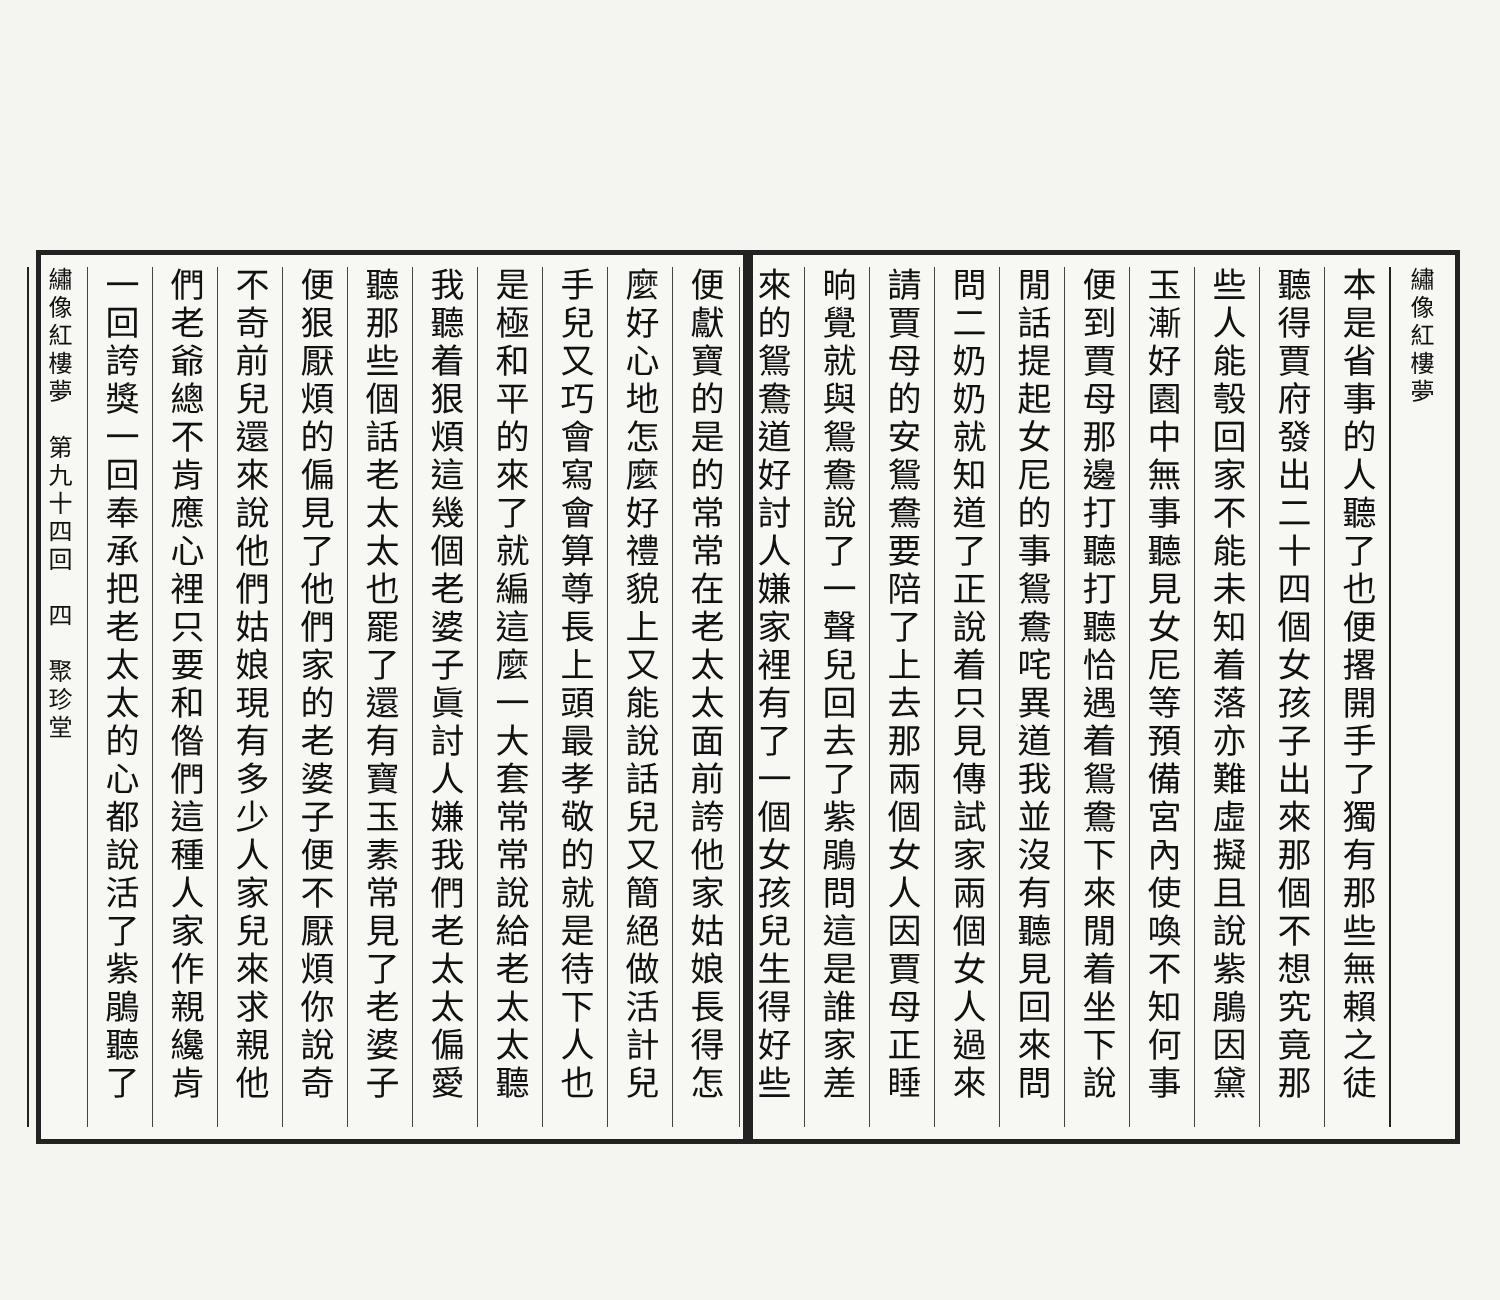繡像紅樓夢
本是省事的人聽了也便撂開手了獨有那些無賴之徒
聽得賈府發出二十四個女孩子出來那個不想究竟那
些人能彀回家不能未知着落亦難虛擬且說紫鵑因黛
玉漸好園中無事聽見女尼等預備宮內使喚不知何事
便到賈母那邊打聽打聽恰遇着鴛鴦下來閒着坐下說
閒話提起女尼的事鴛鴦咤異道我並沒有聽見回來問
問二奶奶就知道了正說着只見傳試家兩個女人過來
請賈母的安鴛鴦要陪了上去那兩個女人因賈母正睡
晌覺就與鴛鴦說了一聲兒回去了紫鵑問這是誰家差
來的鴛鴦道好討人嫌家裡有了一個女孩兒生得好些
便獻寶的是的常常在老太太面前誇他家姑娘長得怎
麼好心地怎麼好禮貌上又能說話兒又簡絕做活計兒
手兒又巧會寫會算尊長上頭最孝敬的就是待下人也
是極和平的來了就編這麼一大套常常說給老太太聽
我聽着狠煩這幾個老婆子眞討人嫌我們老太太偏愛
聽那些個話老太太也罷了還有寶玉素常見了老婆子
便狠厭煩的偏見了他們家的老婆子便不厭煩你說奇
不奇前兒還來說他們姑娘現有多少人家兒來求親他
們老爺總不肯應心裡只要和偺們這種人家作親纔肯
一回誇獎一回奉承把老太太的心都說活了紫鵑聽了
繡像紅樓夢　第九十四回　四　聚珍堂